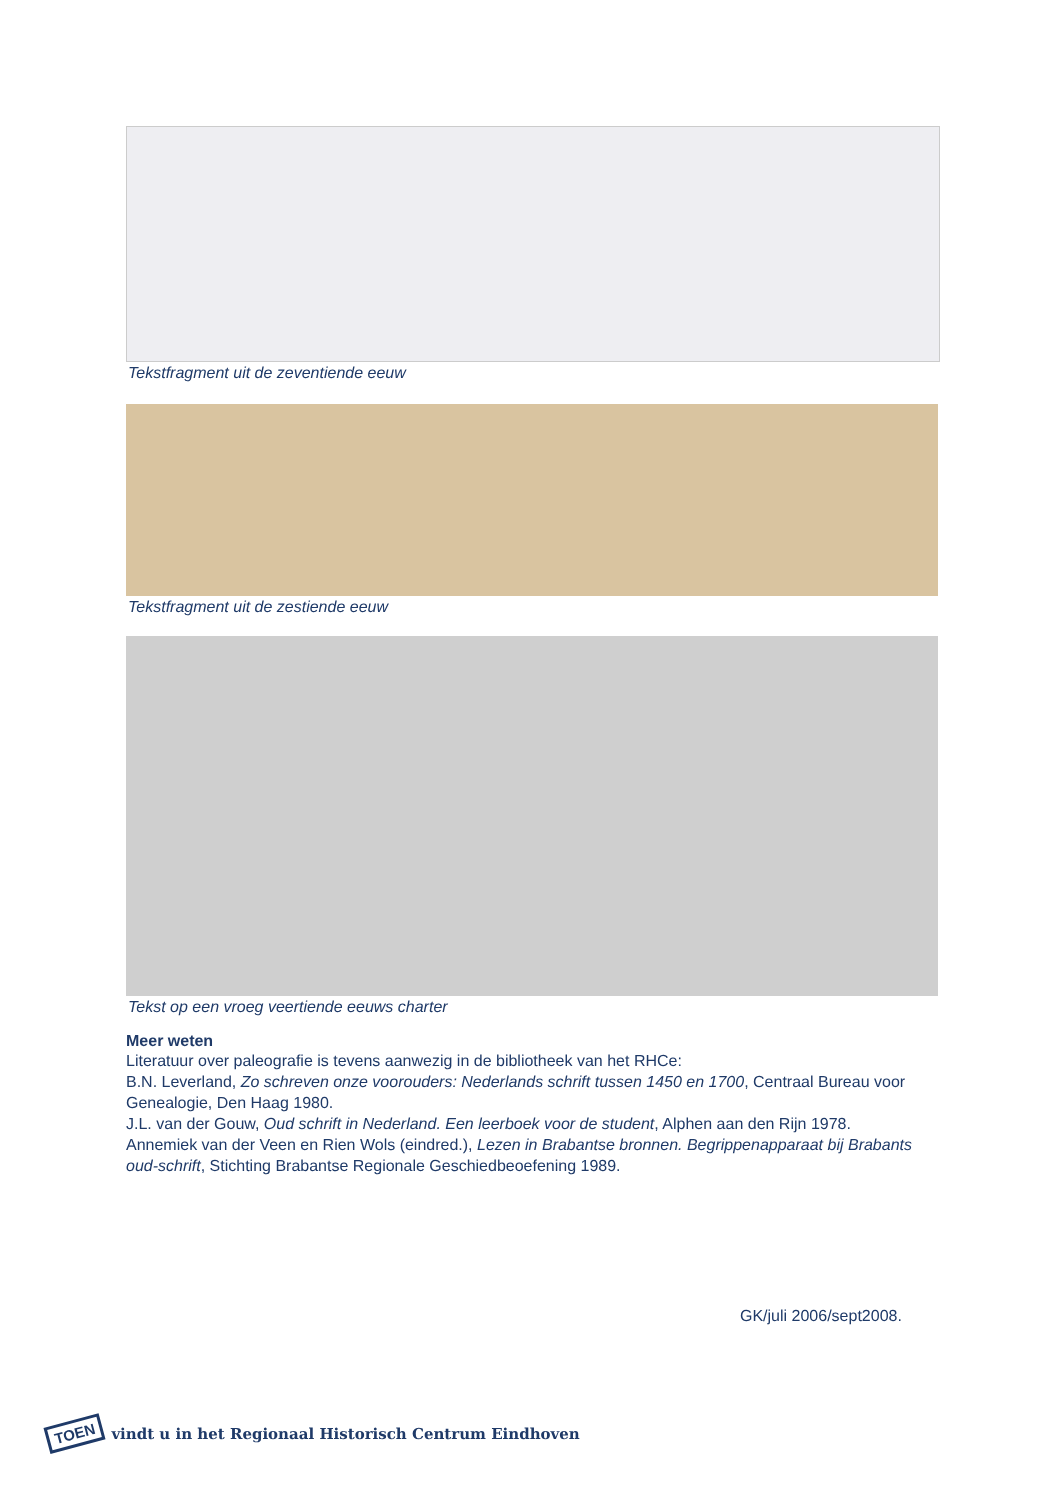Tekstfragment uit de zeventiende eeuw
Tekstfragment uit de zestiende eeuw
Tekst op een vroeg veertiende eeuws charter
Meer weten
Literatuur over paleografie is tevens aanwezig in de bibliotheek van het RHCe:
B.N. Leverland, Zo schreven onze voorouders: Nederlands schrift tussen 1450 en 1700, Centraal Bureau voor Genealogie, Den Haag 1980.
J.L. van der Gouw, Oud schrift in Nederland. Een leerboek voor de student, Alphen aan den Rijn 1978.
Annemiek van der Veen en Rien Wols (eindred.), Lezen in Brabantse bronnen. Begrippenapparaat bij Brabants oud-schrift, Stichting Brabantse Regionale Geschiedbeoefening 1989.
GK/juli 2006/sept2008.
TOEN vindt u in het Regionaal Historisch Centrum Eindhoven